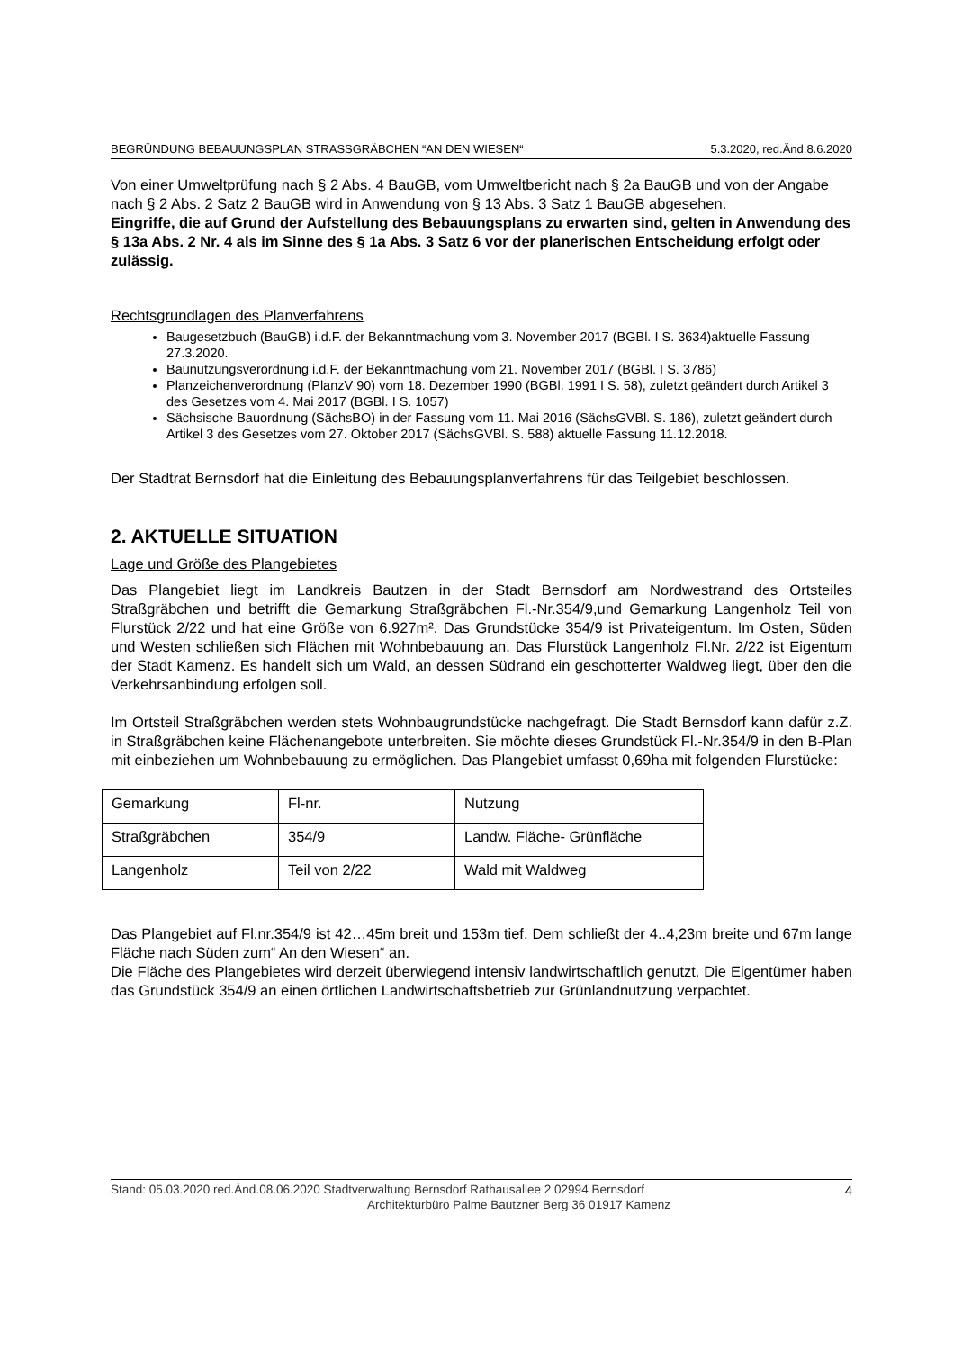BEGRÜNDUNG BEBAUUNGSPLAN STRASSGRÄBCHEN “AN DEN WIESEN“5.3.2020, red.Änd.8.6.2020
Von einer Umweltprüfung nach § 2 Abs. 4 BauGB, vom Umweltbericht nach § 2a BauGB und von der Angabe nach § 2 Abs. 2 Satz 2 BauGB wird in Anwendung von § 13 Abs. 3 Satz 1 BauGB abgesehen.
Eingriffe, die auf Grund der Aufstellung des Bebauungsplans zu erwarten sind, gelten in Anwendung des § 13a Abs. 2 Nr. 4 als im Sinne des § 1a Abs. 3 Satz 6 vor der planerischen Entscheidung erfolgt oder zulässig.
Rechtsgrundlagen des Planverfahrens
Baugesetzbuch (BauGB) i.d.F. der Bekanntmachung vom 3. November 2017 (BGBl. I S. 3634)aktuelle Fassung 27.3.2020.
Baunutzungsverordnung i.d.F. der Bekanntmachung vom 21. November 2017 (BGBl. I S. 3786)
Planzeichenverordnung (PlanzV 90) vom 18. Dezember 1990 (BGBl. 1991 I S. 58), zuletzt geändert durch Artikel 3 des Gesetzes vom 4. Mai 2017 (BGBl. I S. 1057)
Sächsische Bauordnung (SächsBO) in der Fassung vom 11. Mai 2016 (SächsGVBl. S. 186), zuletzt geändert durch Artikel 3 des Gesetzes vom 27. Oktober 2017 (SächsGVBl. S. 588) aktuelle Fassung 11.12.2018.
Der Stadtrat Bernsdorf hat die Einleitung des Bebauungsplanverfahrens für das Teilgebiet beschlossen.
2. AKTUELLE SITUATION
Lage und Größe des Plangebietes
Das Plangebiet liegt im Landkreis Bautzen in der Stadt Bernsdorf am Nordwestrand des Ortsteiles Straßgräbchen und betrifft die Gemarkung Straßgräbchen Fl.-Nr.354/9,und Gemarkung Langenholz Teil von Flurstück 2/22 und hat eine Größe von 6.927m². Das Grundstücke 354/9 ist Privateigentum. Im Osten, Süden und Westen schließen sich Flächen mit Wohnbebauung an. Das Flurstück Langenholz Fl.Nr. 2/22 ist Eigentum der Stadt Kamenz. Es handelt sich um Wald, an dessen Südrand ein geschotterter Waldweg liegt, über den die Verkehrsanbindung erfolgen soll.
Im Ortsteil Straßgräbchen werden stets Wohnbaugrundstücke nachgefragt. Die Stadt Bernsdorf kann dafür z.Z. in Straßgräbchen keine Flächenangebote unterbreiten. Sie möchte dieses Grundstück Fl.-Nr.354/9 in den B-Plan mit einbeziehen um Wohnbebauung zu ermöglichen. Das Plangebiet umfasst 0,69ha mit folgenden Flurstücke:
| Gemarkung | Fl-nr. | Nutzung |
| Straßgräbchen | 354/9 | Landw. Fläche- Grünfläche |
| Langenholz | Teil von 2/22 | Wald mit Waldweg |
Das Plangebiet auf Fl.nr.354/9 ist 42…45m breit und 153m tief. Dem schließt der 4..4,23m breite und 67m lange Fläche nach Süden zum“ An den Wiesen“ an.
Die Fläche des Plangebietes wird derzeit überwiegend intensiv landwirtschaftlich genutzt. Die Eigentümer haben das Grundstück 354/9 an einen örtlichen Landwirtschaftsbetrieb zur Grünlandnutzung verpachtet.
Stand: 05.03.2020 red.Änd.08.06.2020 Stadtverwaltung Bernsdorf Rathausallee 2 02994 Bernsdorf 4
Architekturbüro Palme Bautzner Berg 36 01917 Kamenz